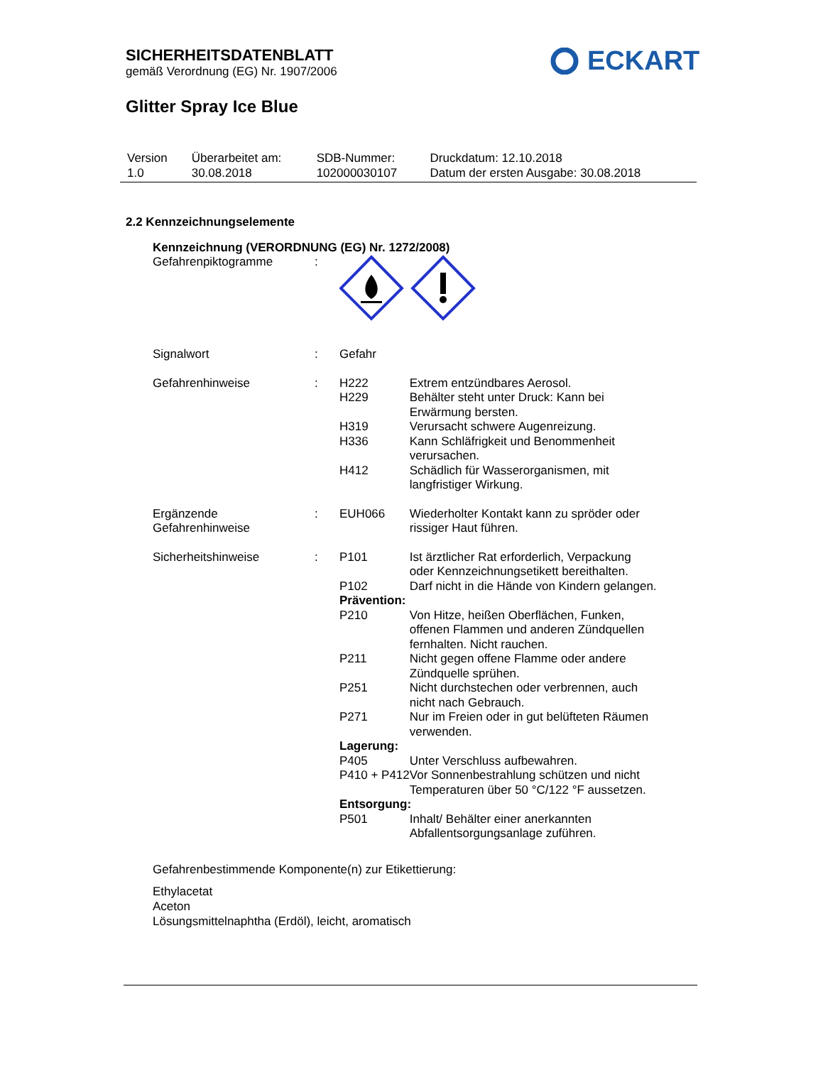SICHERHEITSDATENBLATT
gemäß Verordnung (EG) Nr. 1907/2006
ECKART
Glitter Spray Ice Blue
| Version 1.0 | Überarbeitet am: 30.08.2018 | SDB-Nummer: 102000030107 | Druckdatum: 12.10.2018 Datum der ersten Ausgabe: 30.08.2018 |
2.2 Kennzeichnungselemente
Kennzeichnung (VERORDNUNG (EG) Nr. 1272/2008)
| Gefahrenpiktogramme | : | | |
| Signalwort | : | Gefahr | |
| Gefahrenhinweise | : | H222 | Extrem entzündbares Aerosol. |
| | | H229 | Behälter steht unter Druck: Kann bei Erwärmung bersten. |
| | | H319 | Verursacht schwere Augenreizung. |
| | | H336 | Kann Schläfrigkeit und Benommenheit verursachen. |
| | | H412 | Schädlich für Wasserorganismen, mit langfristiger Wirkung. |
| Ergänzende Gefahrenhinweise | : | EUH066 | Wiederholter Kontakt kann zu spröder oder rissiger Haut führen. |
| Sicherheitshinweise | : | P101 | Ist ärztlicher Rat erforderlich, Verpackung oder Kennzeichnungsetikett bereithalten. |
| | | P102 | Darf nicht in die Hände von Kindern gelangen. |
| | | Prävention: | |
| | | P210 | Von Hitze, heißen Oberflächen, Funken, offenen Flammen und anderen Zündquellen fernhalten. Nicht rauchen. |
| | | P211 | Nicht gegen offene Flamme oder andere Zündquelle sprühen. |
| | | P251 | Nicht durchstechen oder verbrennen, auch nicht nach Gebrauch. |
| | | P271 | Nur im Freien oder in gut belüfteten Räumen verwenden. |
| | | Lagerung: | |
| | | P405 | Unter Verschluss aufbewahren. |
| | | P410 + P412 | Vor Sonnenbestrahlung schützen und nicht Temperaturen über 50 °C/122 °F aussetzen. |
| | | Entsorgung: | |
| | | P501 | Inhalt/ Behälter einer anerkannten Abfallentsorgungsanlage zuführen. |
Gefahrenbestimmende Komponente(n) zur Etikettierung:
Ethylacetat
Aceton
Lösungsmittelnaphtha (Erdöl), leicht, aromatisch